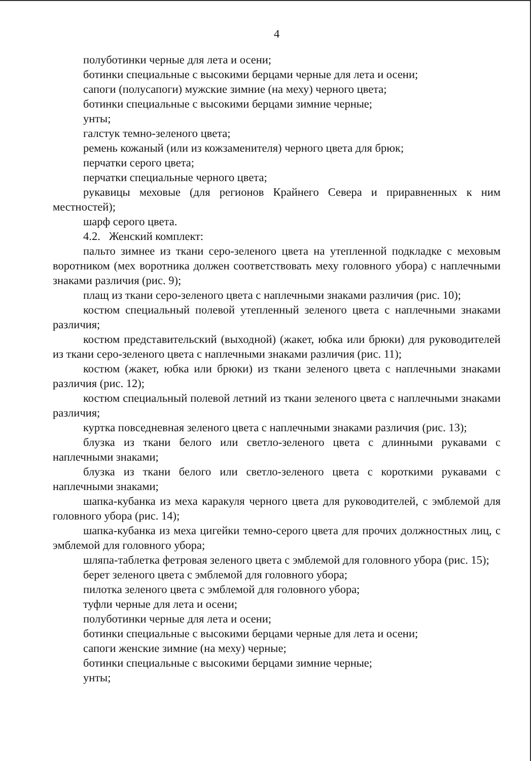4
полуботинки черные для лета и осени;
ботинки специальные с высокими берцами черные для лета и осени;
сапоги (полусапоги) мужские зимние (на меху) черного цвета;
ботинки специальные с высокими берцами зимние черные;
унты;
галстук темно-зеленого цвета;
ремень кожаный (или из кожзаменителя) черного цвета для брюк;
перчатки серого цвета;
перчатки специальные черного цвета;
рукавицы меховые (для регионов Крайнего Севера и приравненных к ним местностей);
шарф серого цвета.
4.2. Женский комплект:
пальто зимнее из ткани серо-зеленого цвета на утепленной подкладке с меховым воротником (мех воротника должен соответствовать меху головного убора) с наплечными знаками различия (рис. 9);
плащ из ткани серо-зеленого цвета с наплечными знаками различия (рис. 10);
костюм специальный полевой утепленный зеленого цвета с наплечными знаками различия;
костюм представительский (выходной) (жакет, юбка или брюки) для руководителей из ткани серо-зеленого цвета с наплечными знаками различия (рис. 11);
костюм (жакет, юбка или брюки) из ткани зеленого цвета с наплечными знаками различия (рис. 12);
костюм специальный полевой летний из ткани зеленого цвета с наплечными знаками различия;
куртка повседневная зеленого цвета с наплечными знаками различия (рис. 13);
блузка из ткани белого или светло-зеленого цвета с длинными рукавами с наплечными знаками;
блузка из ткани белого или светло-зеленого цвета с короткими рукавами с наплечными знаками;
шапка-кубанка из меха каракуля черного цвета для руководителей, с эмблемой для головного убора (рис. 14);
шапка-кубанка из меха цигейки темно-серого цвета для прочих должностных лиц, с эмблемой для головного убора;
шляпа-таблетка фетровая зеленого цвета с эмблемой для головного убора (рис. 15);
берет зеленого цвета с эмблемой для головного убора;
пилотка зеленого цвета с эмблемой для головного убора;
туфли черные для лета и осени;
полуботинки черные для лета и осени;
ботинки специальные с высокими берцами черные для лета и осени;
сапоги женские зимние (на меху) черные;
ботинки специальные с высокими берцами зимние черные;
унты;